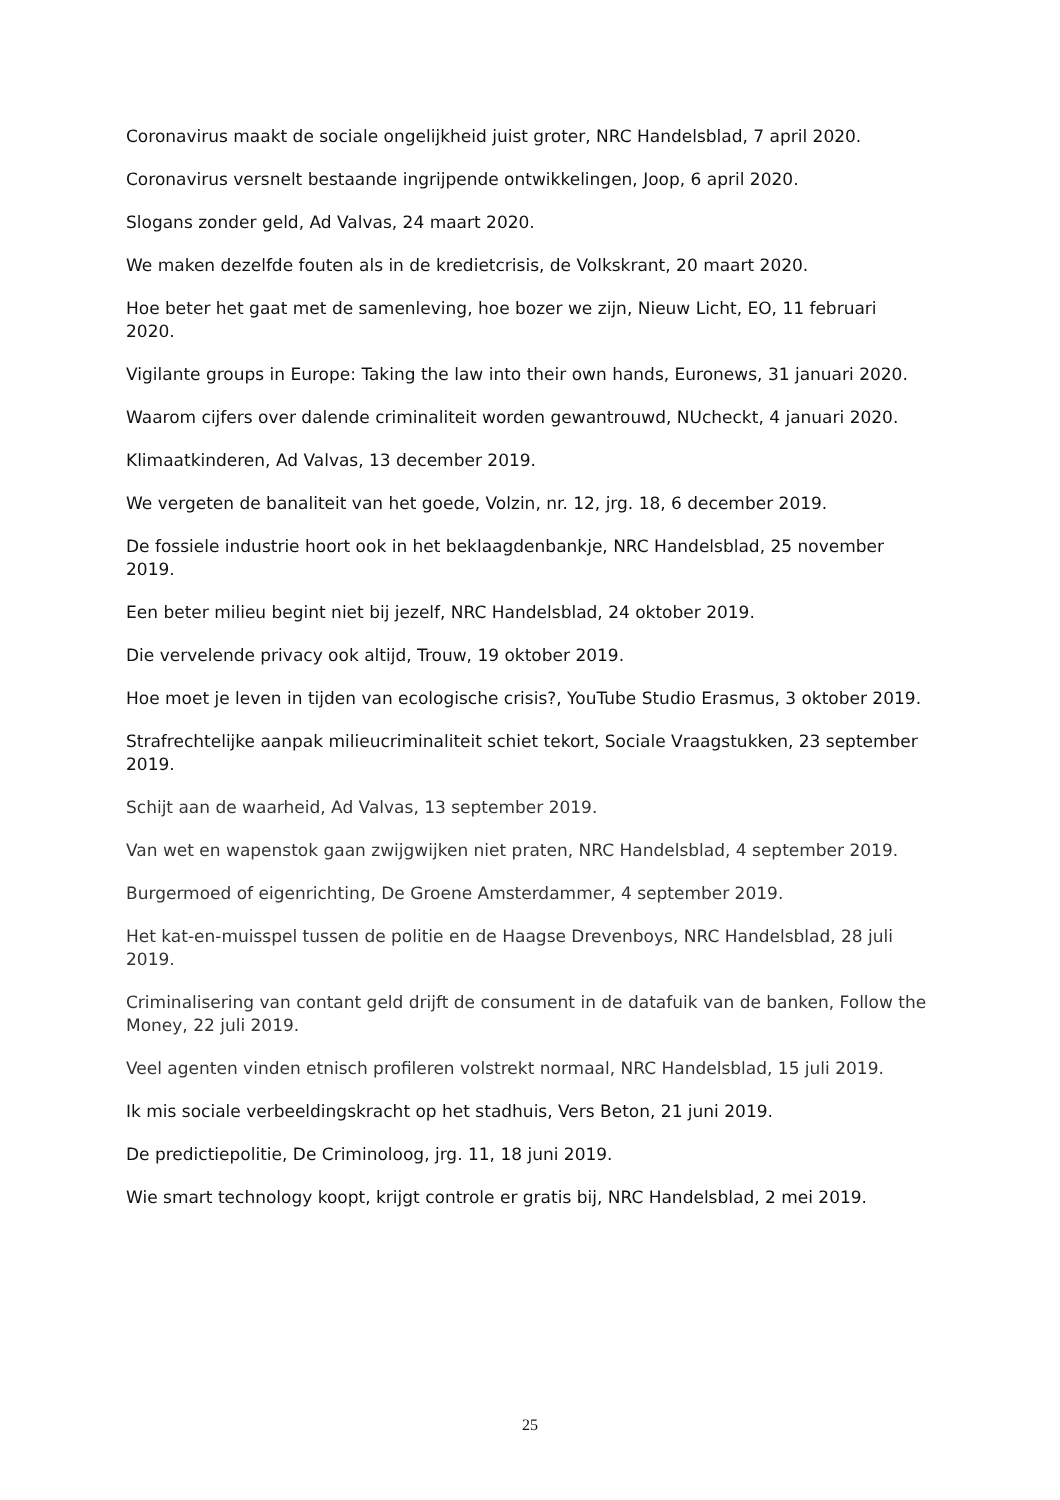Coronavirus maakt de sociale ongelijkheid juist groter, NRC Handelsblad, 7 april 2020.
Coronavirus versnelt bestaande ingrijpende ontwikkelingen, Joop, 6 april 2020.
Slogans zonder geld, Ad Valvas, 24 maart 2020.
We maken dezelfde fouten als in de kredietcrisis, de Volkskrant, 20 maart 2020.
Hoe beter het gaat met de samenleving, hoe bozer we zijn, Nieuw Licht, EO, 11 februari 2020.
Vigilante groups in Europe: Taking the law into their own hands, Euronews, 31 januari 2020.
Waarom cijfers over dalende criminaliteit worden gewantrouwd, NUcheckt, 4 januari 2020.
Klimaatkinderen, Ad Valvas, 13 december 2019.
We vergeten de banaliteit van het goede, Volzin, nr. 12, jrg. 18, 6 december 2019.
De fossiele industrie hoort ook in het beklaagdenbankje, NRC Handelsblad, 25 november 2019.
Een beter milieu begint niet bij jezelf, NRC Handelsblad, 24 oktober 2019.
Die vervelende privacy ook altijd, Trouw, 19 oktober 2019.
Hoe moet je leven in tijden van ecologische crisis?, YouTube Studio Erasmus, 3 oktober 2019.
Strafrechtelijke aanpak milieucriminaliteit schiet tekort, Sociale Vraagstukken, 23 september 2019.
Schijt aan de waarheid, Ad Valvas, 13 september 2019.
Van wet en wapenstok gaan zwijgwijken niet praten, NRC Handelsblad, 4 september 2019.
Burgermoed of eigenrichting, De Groene Amsterdammer, 4 september 2019.
Het kat-en-muisspel tussen de politie en de Haagse Drevenboys, NRC Handelsblad, 28 juli 2019.
Criminalisering van contant geld drijft de consument in de datafuik van de banken, Follow the Money, 22 juli 2019.
Veel agenten vinden etnisch profileren volstrekt normaal, NRC Handelsblad, 15 juli 2019.
Ik mis sociale verbeeldingskracht op het stadhuis, Vers Beton, 21 juni 2019.
De predictiepolitie, De Criminoloog, jrg. 11, 18 juni 2019.
Wie smart technology koopt, krijgt controle er gratis bij, NRC Handelsblad, 2 mei 2019.
25